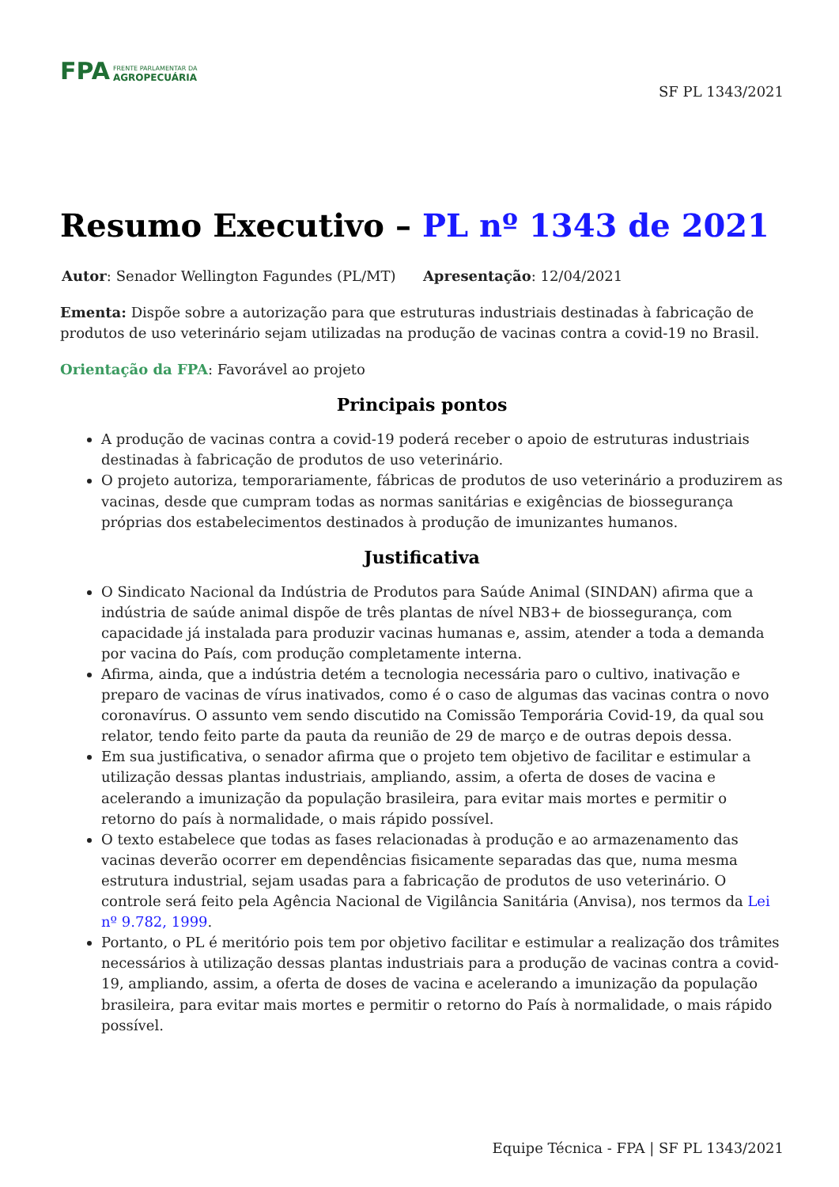FPA
FRENTE PARLAMENTAR DA
AGROPECUÁRIA
SF PL 1343/2021
Resumo Executivo – PL nº 1343 de 2021
Autor: Senador Wellington Fagundes (PL/MT) Apresentação: 12/04/2021
Ementa: Dispõe sobre a autorização para que estruturas industriais destinadas à fabricação de produtos de uso veterinário sejam utilizadas na produção de vacinas contra a covid-19 no Brasil.
Orientação da FPA: Favorável ao projeto
Principais pontos
A produção de vacinas contra a covid-19 poderá receber o apoio de estruturas industriais destinadas à fabricação de produtos de uso veterinário.
O projeto autoriza, temporariamente, fábricas de produtos de uso veterinário a produzirem as vacinas, desde que cumpram todas as normas sanitárias e exigências de biossegurança próprias dos estabelecimentos destinados à produção de imunizantes humanos.
Justificativa
O Sindicato Nacional da Indústria de Produtos para Saúde Animal (SINDAN) afirma que a indústria de saúde animal dispõe de três plantas de nível NB3+ de biossegurança, com capacidade já instalada para produzir vacinas humanas e, assim, atender a toda a demanda por vacina do País, com produção completamente interna.
Afirma, ainda, que a indústria detém a tecnologia necessária paro o cultivo, inativação e preparo de vacinas de vírus inativados, como é o caso de algumas das vacinas contra o novo coronavírus. O assunto vem sendo discutido na Comissão Temporária Covid-19, da qual sou relator, tendo feito parte da pauta da reunião de 29 de março e de outras depois dessa.
Em sua justificativa, o senador afirma que o projeto tem objetivo de facilitar e estimular a utilização dessas plantas industriais, ampliando, assim, a oferta de doses de vacina e acelerando a imunização da população brasileira, para evitar mais mortes e permitir o retorno do país à normalidade, o mais rápido possível.
O texto estabelece que todas as fases relacionadas à produção e ao armazenamento das vacinas deverão ocorrer em dependências fisicamente separadas das que, numa mesma estrutura industrial, sejam usadas para a fabricação de produtos de uso veterinário. O controle será feito pela Agência Nacional de Vigilância Sanitária (Anvisa), nos termos da Lei nº 9.782, 1999.
Portanto, o PL é meritório pois tem por objetivo facilitar e estimular a realização dos trâmites necessários à utilização dessas plantas industriais para a produção de vacinas contra a covid-19, ampliando, assim, a oferta de doses de vacina e acelerando a imunização da população brasileira, para evitar mais mortes e permitir o retorno do País à normalidade, o mais rápido possível.
Equipe Técnica - FPA | SF PL 1343/2021